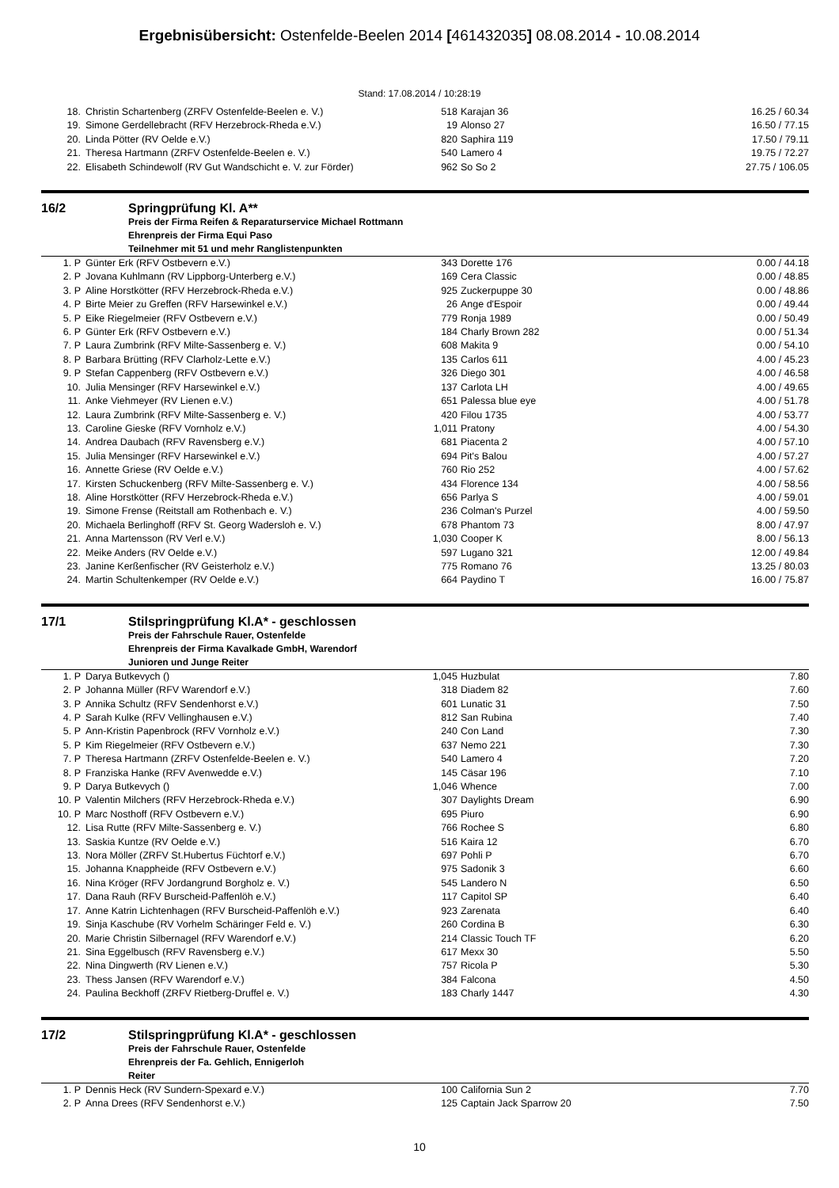Ergebnisübersicht: Ostenfelde-Beelen 2014 [461432035] 08.08.2014 - 10.08.2014
Stand: 17.08.2014 / 10:28:19
| 18. | Christin Schartenberg (ZRFV Ostenfelde-Beelen e. V.) | 518 | Karajan 36 | 16.25 / 60.34 |
| 19. | Simone Gerdellebracht (RFV Herzebrock-Rheda e.V.) | 19 | Alonso 27 | 16.50 / 77.15 |
| 20. | Linda Pötter (RV Oelde e.V.) | 820 | Saphira 119 | 17.50 / 79.11 |
| 21. | Theresa Hartmann (ZRFV Ostenfelde-Beelen e. V.) | 540 | Lamero 4 | 19.75 / 72.27 |
| 22. | Elisabeth Schindewolf (RV Gut Wandschicht e. V. zur Förder) | 962 | So So 2 | 27.75 / 106.05 |
16/2 Springprüfung Kl. A**
Preis der Firma Reifen & Reparaturservice Michael Rottmann
Ehrenpreis der Firma Equi Paso
Teilnehmer mit 51 und mehr Ranglistenpunkten
| 1. P | Günter Erk (RFV Ostbevern e.V.) | 343 | Dorette 176 | 0.00 / 44.18 |
| 2. P | Jovana Kuhlmann (RV Lippborg-Unterberg e.V.) | 169 | Cera Classic | 0.00 / 48.85 |
| 3. P | Aline Horstkötter (RFV Herzebrock-Rheda e.V.) | 925 | Zuckerpuppe 30 | 0.00 / 48.86 |
| 4. P | Birte Meier zu Greffen (RFV Harsewinkel e.V.) | 26 | Ange d'Espoir | 0.00 / 49.44 |
| 5. P | Eike Riegelmeier (RFV Ostbevern e.V.) | 779 | Ronja 1989 | 0.00 / 50.49 |
| 6. P | Günter Erk (RFV Ostbevern e.V.) | 184 | Charly Brown 282 | 0.00 / 51.34 |
| 7. P | Laura Zumbrink (RFV Milte-Sassenberg e. V.) | 608 | Makita 9 | 0.00 / 54.10 |
| 8. P | Barbara Brütting (RFV Clarholz-Lette e.V.) | 135 | Carlos 611 | 4.00 / 45.23 |
| 9. P | Stefan Cappenberg (RFV Ostbevern e.V.) | 326 | Diego 301 | 4.00 / 46.58 |
| 10. | Julia Mensinger (RFV Harsewinkel e.V.) | 137 | Carlota LH | 4.00 / 49.65 |
| 11. | Anke Viehmeyer (RV Lienen e.V.) | 651 | Palessa blue eye | 4.00 / 51.78 |
| 12. | Laura Zumbrink (RFV Milte-Sassenberg e. V.) | 420 | Filou 1735 | 4.00 / 53.77 |
| 13. | Caroline Gieske (RFV Vornholz e.V.) | 1,011 | Pratony | 4.00 / 54.30 |
| 14. | Andrea Daubach (RFV Ravensberg e.V.) | 681 | Piacenta 2 | 4.00 / 57.10 |
| 15. | Julia Mensinger (RFV Harsewinkel e.V.) | 694 | Pit's Balou | 4.00 / 57.27 |
| 16. | Annette Griese (RV Oelde e.V.) | 760 | Rio 252 | 4.00 / 57.62 |
| 17. | Kirsten Schuckenberg (RFV Milte-Sassenberg e. V.) | 434 | Florence 134 | 4.00 / 58.56 |
| 18. | Aline Horstkötter (RFV Herzebrock-Rheda e.V.) | 656 | Parlya S | 4.00 / 59.01 |
| 19. | Simone Frense (Reitstall am Rothenbach e. V.) | 236 | Colman's Purzel | 4.00 / 59.50 |
| 20. | Michaela Berlinghoff (RFV St. Georg Wadersloh e. V.) | 678 | Phantom 73 | 8.00 / 47.97 |
| 21. | Anna Martensson (RV Verl e.V.) | 1,030 | Cooper K | 8.00 / 56.13 |
| 22. | Meike Anders (RV Oelde e.V.) | 597 | Lugano 321 | 12.00 / 49.84 |
| 23. | Janine Kerßenfischer (RV Geisterholz e.V.) | 775 | Romano 76 | 13.25 / 80.03 |
| 24. | Martin Schultenkemper (RV Oelde e.V.) | 664 | Paydino T | 16.00 / 75.87 |
17/1 Stilspringprüfung Kl.A* - geschlossen
Preis der Fahrschule Rauer, Ostenfelde
Ehrenpreis der Firma Kavalkade GmbH, Warendorf
Junioren und Junge Reiter
| 1. P | Darya Butkevych () | 1,045 | Huzbulat | 7.80 |
| 2. P | Johanna Müller (RFV Warendorf e.V.) | 318 | Diadem 82 | 7.60 |
| 3. P | Annika Schultz (RFV Sendenhorst e.V.) | 601 | Lunatic 31 | 7.50 |
| 4. P | Sarah Kulke (RFV Vellinghausen e.V.) | 812 | San Rubina | 7.40 |
| 5. P | Ann-Kristin Papenbrock (RFV Vornholz e.V.) | 240 | Con Land | 7.30 |
| 5. P | Kim Riegelmeier (RFV Ostbevern e.V.) | 637 | Nemo 221 | 7.30 |
| 7. P | Theresa Hartmann (ZRFV Ostenfelde-Beelen e. V.) | 540 | Lamero 4 | 7.20 |
| 8. P | Franziska Hanke (RFV Avenwedde e.V.) | 145 | Cäsar 196 | 7.10 |
| 9. P | Darya Butkevych () | 1,046 | Whence | 7.00 |
| 10. P | Valentin Milchers (RFV Herzebrock-Rheda e.V.) | 307 | Daylights Dream | 6.90 |
| 10. P | Marc Nosthoff (RFV Ostbevern e.V.) | 695 | Piuro | 6.90 |
| 12. | Lisa Rutte (RFV Milte-Sassenberg e. V.) | 766 | Rochee S | 6.80 |
| 13. | Saskia Kuntze (RV Oelde e.V.) | 516 | Kaira 12 | 6.70 |
| 13. | Nora Möller (ZRFV St.Hubertus Füchtorf e.V.) | 697 | Pohli P | 6.70 |
| 15. | Johanna Knappheide (RFV Ostbevern e.V.) | 975 | Sadonik 3 | 6.60 |
| 16. | Nina Kröger (RFV Jordangrund Borgholz e. V.) | 545 | Landero N | 6.50 |
| 17. | Dana Rauh (RFV Burscheid-Paffenlöh e.V.) | 117 | Capitol SP | 6.40 |
| 17. | Anne Katrin Lichtenhagen (RFV Burscheid-Paffenlöh e.V.) | 923 | Zarenata | 6.40 |
| 19. | Sinja Kaschube (RV Vorhelm Schäringer Feld e. V.) | 260 | Cordina B | 6.30 |
| 20. | Marie Christin Silbernagel (RFV Warendorf e.V.) | 214 | Classic Touch TF | 6.20 |
| 21. | Sina Eggelbusch (RFV Ravensberg e.V.) | 617 | Mexx 30 | 5.50 |
| 22. | Nina Dingwerth (RV Lienen e.V.) | 757 | Ricola P | 5.30 |
| 23. | Thess Jansen (RFV Warendorf e.V.) | 384 | Falcona | 4.50 |
| 24. | Paulina Beckhoff (ZRFV Rietberg-Druffel e. V.) | 183 | Charly 1447 | 4.30 |
17/2 Stilspringprüfung Kl.A* - geschlossen
Preis der Fahrschule Rauer, Ostenfelde
Ehrenpreis der Fa. Gehlich, Ennigerloh
Reiter
| 1. P | Dennis Heck (RV Sundern-Spexard e.V.) | 100 | California Sun 2 | 7.70 |
| 2. P | Anna Drees (RFV Sendenhorst e.V.) | 125 | Captain Jack Sparrow 20 | 7.50 |
10